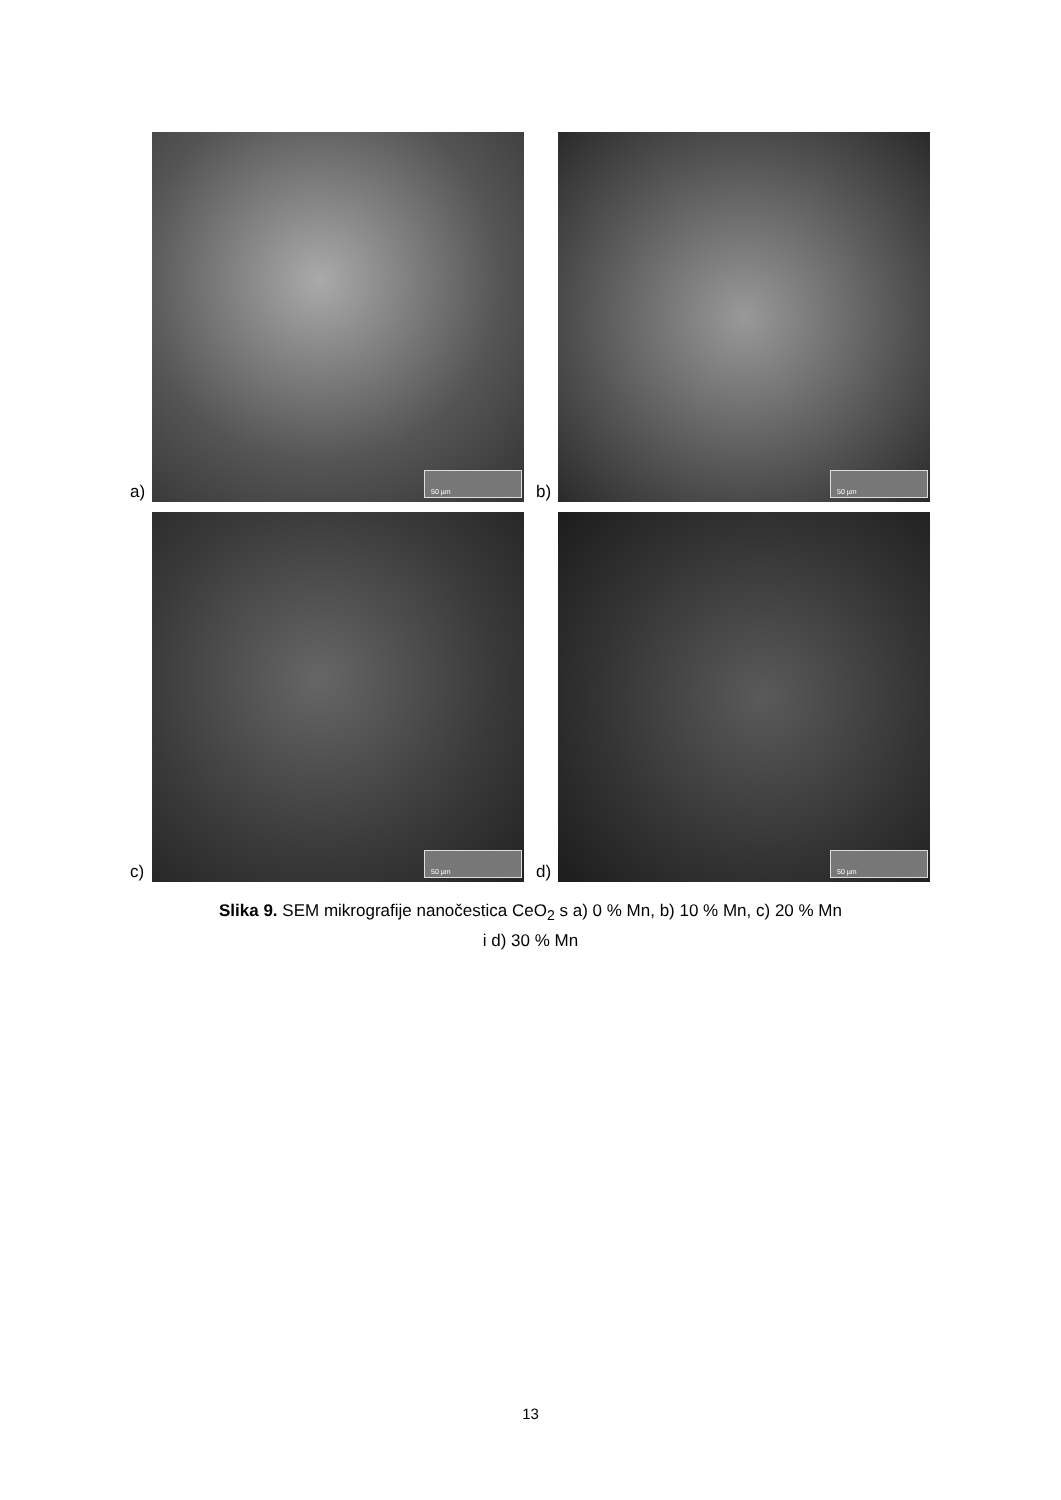a)
50 µm
b)
50 µm
c)
50 µm
d)
50 µm
Slika 9. SEM mikrografije nanočestica CeO<sub>2</sub> s a) 0 % Mn, b) 10 % Mn, c) 20 % Mn
i d) 30 % Mn
13